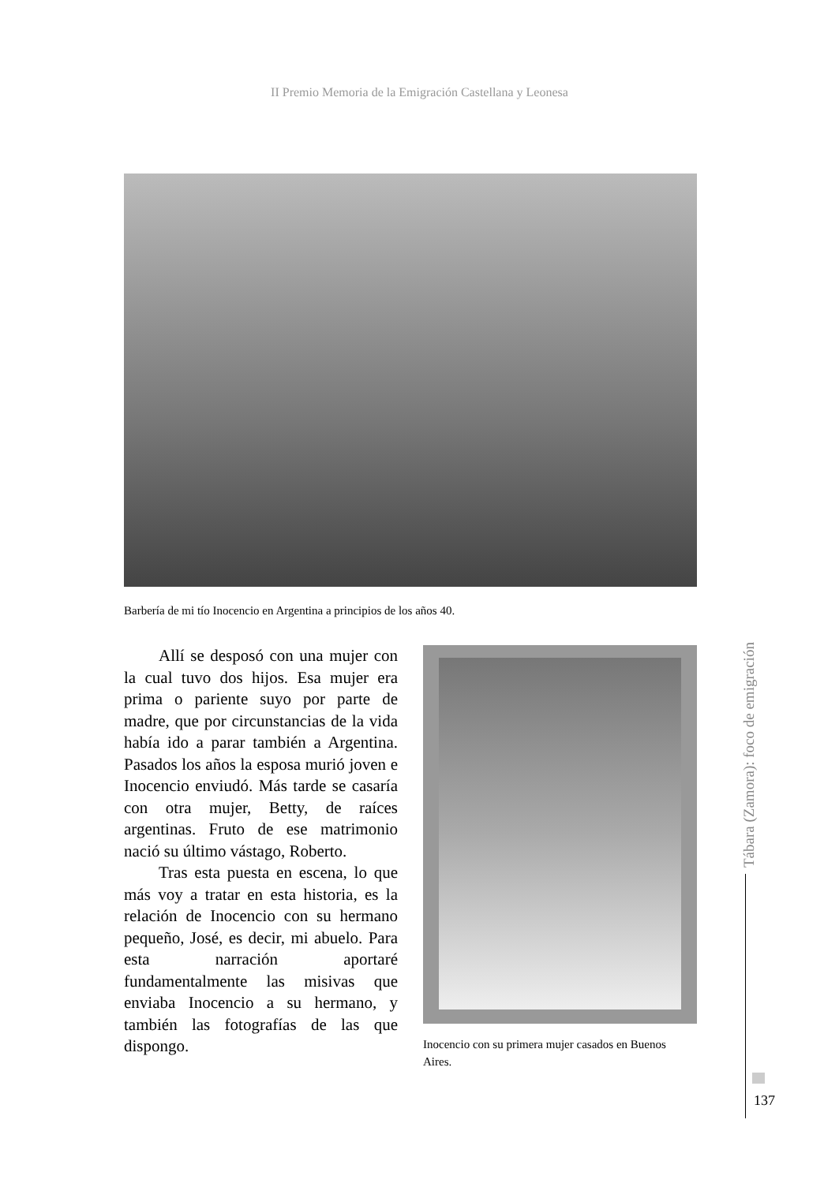II Premio Memoria de la Emigración Castellana y Leonesa
Barbería de mi tío Inocencio en Argentina a principios de los años 40.
Allí se desposó con una mujer con la cual tuvo dos hijos. Esa mujer era prima o pariente suyo por parte de madre, que por circunstancias de la vida había ido a parar también a Argentina. Pasados los años la esposa murió joven e Inocencio enviudó. Más tarde se casaría con otra mujer, Betty, de raíces argentinas. Fruto de ese matrimonio nació su último vástago, Roberto.
Tras esta puesta en escena, lo que más voy a tratar en esta historia, es la relación de Inocencio con su hermano pequeño, José, es decir, mi abuelo. Para esta narración aportaré fundamentalmente las misivas que enviaba Inocencio a su hermano, y también las fotografías de las que dispongo.
Inocencio con su primera mujer casados en Buenos Aires.
Tábara (Zamora): foco de emigración
137